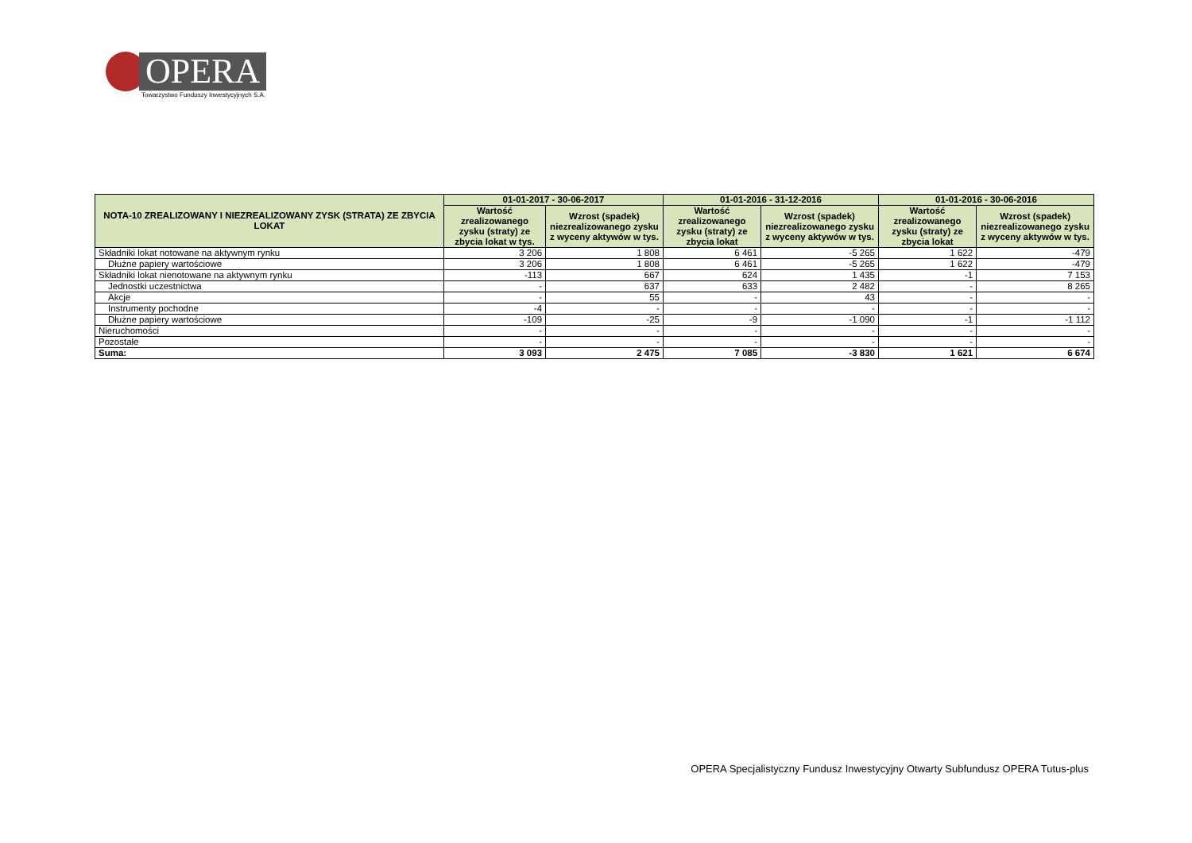OPERA
Towarzystwo Funduszy Inwestycyjnych S.A.
| NOTA-10 ZREALIZOWANY I NIEZREALIZOWANY ZYSK (STRATA) ZE ZBYCIA LOKAT | 01-01-2017 - 30-06-2017 | | 01-01-2016 - 31-12-2016 | | 01-01-2016 - 30-06-2016 | |
| --- | --- | --- | --- | --- | --- | --- |
| | Wartość zrealizowanego zysku (straty) ze zbycia lokat w tys. | Wzrost (spadek) niezrealizowanego zysku z wyceny aktywów w tys. | Wartość zrealizowanego zysku (straty) ze zbycia lokat | Wzrost (spadek) niezrealizowanego zysku z wyceny aktywów w tys. | Wartość zrealizowanego zysku (straty) ze zbycia lokat | Wzrost (spadek) niezrealizowanego zysku z wyceny aktywów w tys. |
| Składniki lokat notowane na aktywnym rynku | 3 206 | 1 808 | 6 461 | -5 265 | 1 622 | -479 |
| Dłużne papiery wartościowe | 3 206 | 1 808 | 6 461 | -5 265 | 1 622 | -479 |
| Składniki lokat nienotowane na aktywnym rynku | -113 | 667 | 624 | 1 435 | -1 | 7 153 |
| Jednostki uczestnictwa | - | 637 | 633 | 2 482 | - | 8 265 |
| Akcje | - | 55 | - | 43 | - | - |
| Instrumenty pochodne | -4 | - | - | - | - | - |
| Dłużne papiery wartościowe | -109 | -25 | -9 | -1 090 | -1 | -1 112 |
| Nieruchomości | - | - | - | - | - | - |
| Pozostałe | - | - | - | - | - | - |
| Suma: | 3 093 | 2 475 | 7 085 | -3 830 | 1 621 | 6 674 |
OPERA Specjalistyczny Fundusz Inwestycyjny Otwarty Subfundusz OPERA Tutus-plus